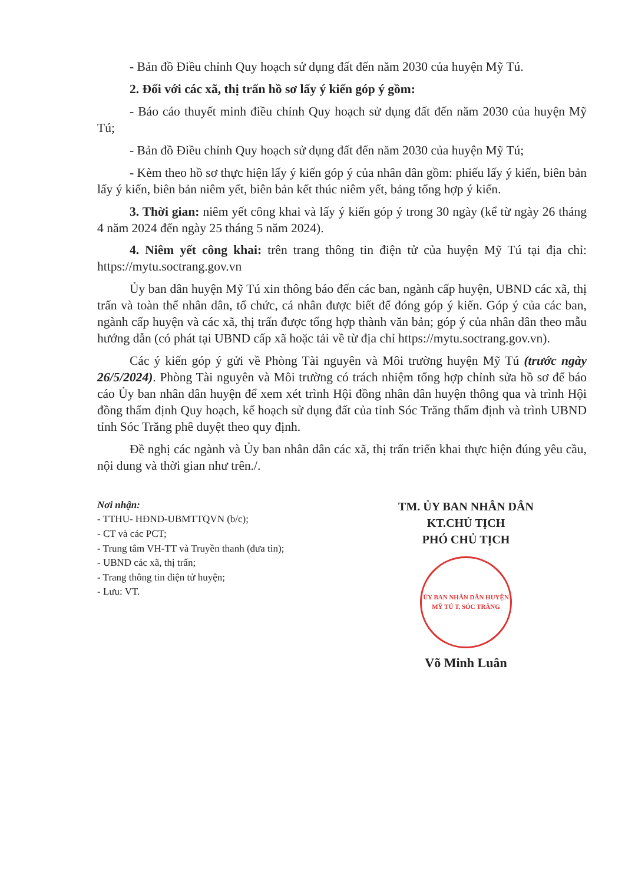- Bản đồ Điều chỉnh Quy hoạch sử dụng đất đến năm 2030 của huyện Mỹ Tú.
2. Đối với các xã, thị trấn hồ sơ lấy ý kiến góp ý gồm:
- Báo cáo thuyết minh điều chỉnh Quy hoạch sử dụng đất đến năm 2030 của huyện Mỹ Tú;
- Bản đồ Điều chỉnh Quy hoạch sử dụng đất đến năm 2030 của huyện Mỹ Tú;
- Kèm theo hồ sơ thực hiện lấy ý kiến góp ý của nhân dân gồm: phiếu lấy ý kiến, biên bản lấy ý kiến, biên bản niêm yết, biên bản kết thúc niêm yết, bảng tổng hợp ý kiến.
3. Thời gian: niêm yết công khai và lấy ý kiến góp ý trong 30 ngày (kể từ ngày 26 tháng 4 năm 2024 đến ngày 25 tháng 5 năm 2024).
4. Niêm yết công khai: trên trang thông tin điện tử của huyện Mỹ Tú tại địa chỉ: https://mytu.soctrang.gov.vn
Ủy ban dân huyện Mỹ Tú xin thông báo đến các ban, ngành cấp huyện, UBND các xã, thị trấn và toàn thể nhân dân, tổ chức, cá nhân được biết để đóng góp ý kiến. Góp ý của các ban, ngành cấp huyện và các xã, thị trấn được tổng hợp thành văn bản; góp ý của nhân dân theo mẫu hướng dẫn (có phát tại UBND cấp xã hoặc tải về từ địa chỉ https://mytu.soctrang.gov.vn).
Các ý kiến góp ý gửi về Phòng Tài nguyên và Môi trường huyện Mỹ Tú (trước ngày 26/5/2024). Phòng Tài nguyên và Môi trường có trách nhiệm tổng hợp chỉnh sửa hồ sơ để báo cáo Ủy ban nhân dân huyện để xem xét trình Hội đồng nhân dân huyện thông qua và trình Hội đồng thẩm định Quy hoạch, kế hoạch sử dụng đất của tỉnh Sóc Trăng thẩm định và trình UBND tỉnh Sóc Trăng phê duyệt theo quy định.
Đề nghị các ngành và Ủy ban nhân dân các xã, thị trấn triển khai thực hiện đúng yêu cầu, nội dung và thời gian như trên./.
Nơi nhận:
- TTHU- HĐND-UBMTTQVN (b/c);
- CT và các PCT;
- Trung tâm VH-TT và Truyền thanh (đưa tin);
- UBND các xã, thị trấn;
- Trang thông tin điện tử huyện;
- Lưu: VT.
TM. ỦY BAN NHÂN DÂN
KT.CHỦ TỊCH
PHÓ CHỦ TỊCH
ỦY BAN NHÂN DÂN HUYỆN MỸ TÚ T. SÓC TRĂNG
Võ Minh Luân